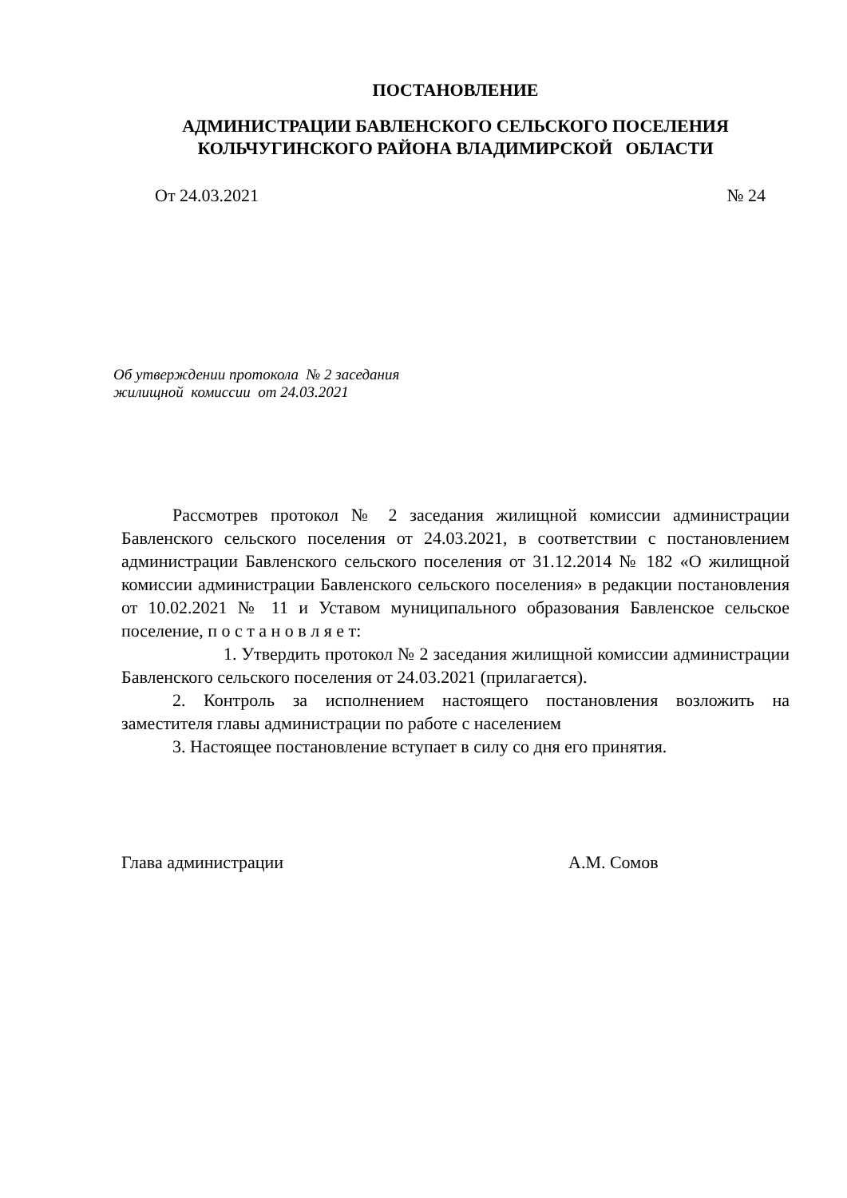ПОСТАНОВЛЕНИЕ
АДМИНИСТРАЦИИ БАВЛЕНСКОГО СЕЛЬСКОГО ПОСЕЛЕНИЯ
КОЛЬЧУГИНСКОГО РАЙОНА ВЛАДИМИРСКОЙ ОБЛАСТИ
От 24.03.2021 № 24
Об утверждении протокола № 2 заседания
жилищной комиссии от 24.03.2021
Рассмотрев протокол № 2 заседания жилищной комиссии администрации Бавленского сельского поселения от 24.03.2021, в соответствии с постановлением администрации Бавленского сельского поселения от 31.12.2014 № 182 «О жилищной комиссии администрации Бавленского сельского поселения» в редакции постановления от 10.02.2021 № 11 и Уставом муниципального образования Бавленское сельское поселение, п о с т а н о в л я е т:
1. Утвердить протокол № 2 заседания жилищной комиссии администрации Бавленского сельского поселения от 24.03.2021 (прилагается).
2. Контроль за исполнением настоящего постановления возложить на заместителя главы администрации по работе с населением
3. Настоящее постановление вступает в силу со дня его принятия.
Глава администрации А.М. Сомов